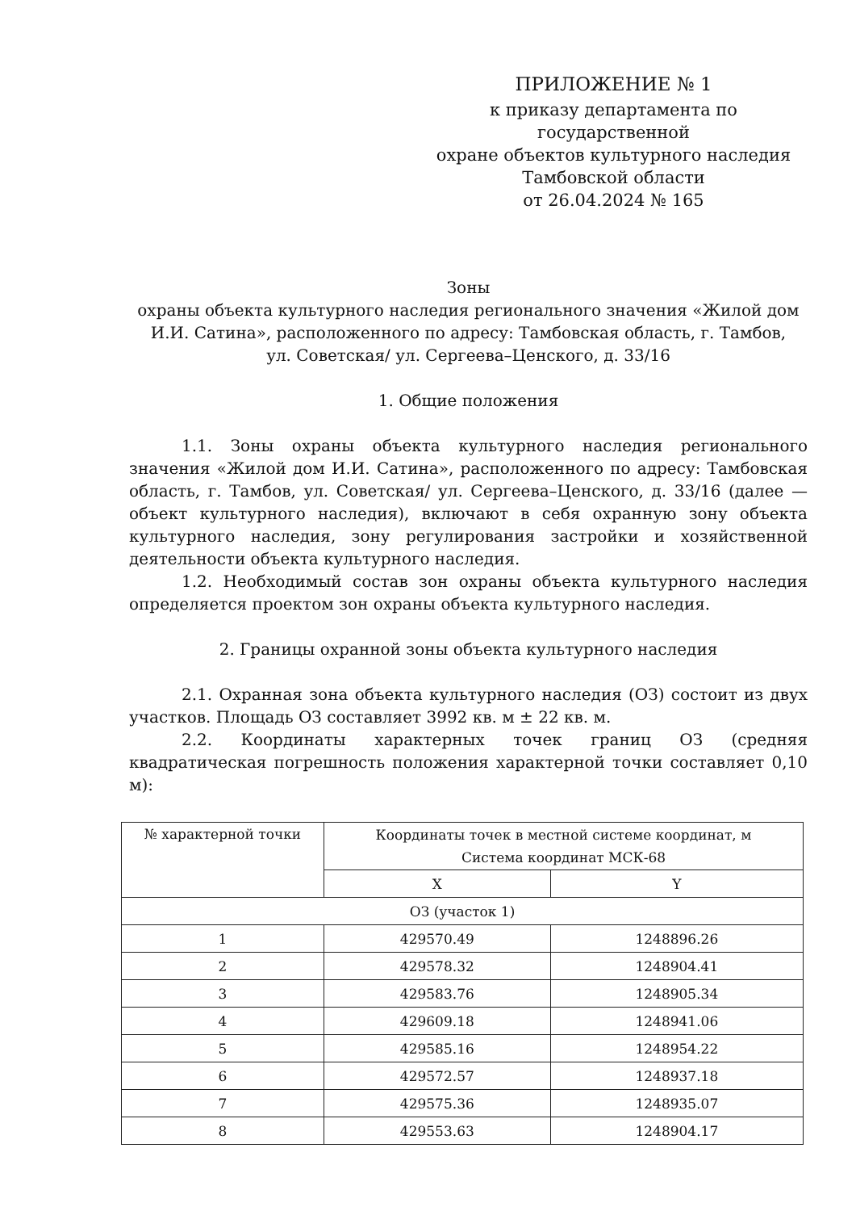ПРИЛОЖЕНИЕ № 1
к приказу департамента по государственной
охране объектов культурного наследия
Тамбовской области
от 26.04.2024 № 165
Зоны
охраны объекта культурного наследия регионального значения «Жилой дом И.И. Сатина», расположенного по адресу: Тамбовская область, г. Тамбов,
ул. Советская/ ул. Сергеева–Ценского, д. 33/16
1. Общие положения
1.1. Зоны охраны объекта культурного наследия регионального значения «Жилой дом И.И. Сатина», расположенного по адресу: Тамбовская область, г. Тамбов, ул. Советская/ ул. Сергеева–Ценского, д. 33/16 (далее — объект культурного наследия), включают в себя охранную зону объекта культурного наследия, зону регулирования застройки и хозяйственной деятельности объекта культурного наследия.
1.2. Необходимый состав зон охраны объекта культурного наследия определяется проектом зон охраны объекта культурного наследия.
2. Границы охранной зоны объекта культурного наследия
2.1. Охранная зона объекта культурного наследия (ОЗ) состоит из двух участков. Площадь ОЗ составляет 3992 кв. м ± 22 кв. м.
2.2. Координаты характерных точек границ ОЗ (средняя квадратическая погрешность положения характерной точки составляет 0,10 м):
| № характерной точки | Координаты точек в местной системе координат, м Система координат МСК-68 | |
| --- | --- | --- |
| | X | Y |
| ОЗ (участок 1) | | |
| 1 | 429570.49 | 1248896.26 |
| 2 | 429578.32 | 1248904.41 |
| 3 | 429583.76 | 1248905.34 |
| 4 | 429609.18 | 1248941.06 |
| 5 | 429585.16 | 1248954.22 |
| 6 | 429572.57 | 1248937.18 |
| 7 | 429575.36 | 1248935.07 |
| 8 | 429553.63 | 1248904.17 |